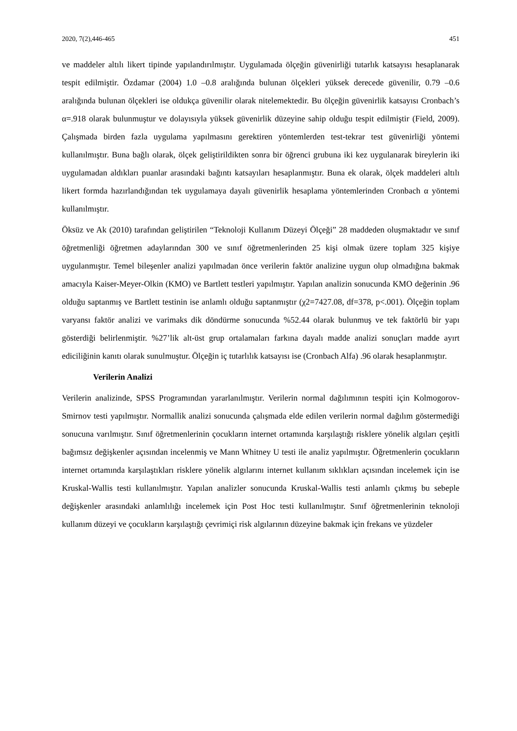2020, 7(2),446-465 451
ve maddeler altılı likert tipinde yapılandırılmıştır. Uygulamada ölçeğin güvenirliği tutarlık katsayısı hesaplanarak tespit edilmiştir. Özdamar (2004) 1.0 –0.8 aralığında bulunan ölçekleri yüksek derecede güvenilir, 0.79 –0.6 aralığında bulunan ölçekleri ise oldukça güvenilir olarak nitelemektedir. Bu ölçeğin güvenirlik katsayısı Cronbach’s α=.918 olarak bulunmuştur ve dolayısıyla yüksek güvenirlik düzeyine sahip olduğu tespit edilmiştir (Field, 2009). Çalışmada birden fazla uygulama yapılmasını gerektiren yöntemlerden test-tekrar test güvenirliği yöntemi kullanılmıştır. Buna bağlı olarak, ölçek geliştirildikten sonra bir öğrenci grubuna iki kez uygulanarak bireylerin iki uygulamadan aldıkları puanlar arasındaki bağıntı katsayıları hesaplanmıştır. Buna ek olarak, ölçek maddeleri altılı likert formda hazırlandığından tek uygulamaya dayalı güvenirlik hesaplama yöntemlerinden Cronbach α yöntemi kullanılmıştır.
Öksüz ve Ak (2010) tarafından geliştirilen “Teknoloji Kullanım Düzeyi Ölçeği” 28 maddeden oluşmaktadır ve sınıf öğretmenliği öğretmen adaylarından 300 ve sınıf öğretmenlerinden 25 kişi olmak üzere toplam 325 kişiye uygulanmıştır. Temel bileşenler analizi yapılmadan önce verilerin faktör analizine uygun olup olmadığına bakmak amacıyla Kaiser-Meyer-Olkin (KMO) ve Bartlett testleri yapılmıştır. Yapılan analizin sonucunda KMO değerinin .96 olduğu saptanmış ve Bartlett testinin ise anlamlı olduğu saptanmıştır (χ2=7427.08, df=378, p<.001). Ölçeğin toplam varyansı faktör analizi ve varimaks dik döndürme sonucunda %52.44 olarak bulunmuş ve tek faktörlü bir yapı gösterdiği belirlenmiştir. %27’lik alt-üst grup ortalamaları farkına dayalı madde analizi sonuçları madde ayırt ediciliğinin kanıtı olarak sunulmuştur. Ölçeğin iç tutarlılık katsayısı ise (Cronbach Alfa) .96 olarak hesaplanmıştır.
Verilerin Analizi
Verilerin analizinde, SPSS Programından yararlanılmıştır. Verilerin normal dağılımının tespiti için Kolmogorov-Smirnov testi yapılmıştır. Normallik analizi sonucunda çalışmada elde edilen verilerin normal dağılım göstermediği sonucuna varılmıştır. Sınıf öğretmenlerinin çocukların internet ortamında karşılaştığı risklere yönelik algıları çeşitli bağımsız değişkenler açısından incelenmiş ve Mann Whitney U testi ile analiz yapılmıştır. Öğretmenlerin çocukların internet ortamında karşılaştıkları risklere yönelik algılarını internet kullanım sıklıkları açısından incelemek için ise Kruskal-Wallis testi kullanılmıştır. Yapılan analizler sonucunda Kruskal-Wallis testi anlamlı çıkmış bu sebeple değişkenler arasındaki anlamlılığı incelemek için Post Hoc testi kullanılmıştır. Sınıf öğretmenlerinin teknoloji kullanım düzeyi ve çocukların karşılaştığı çevrimiçi risk algılarının düzeyine bakmak için frekans ve yüzdeler